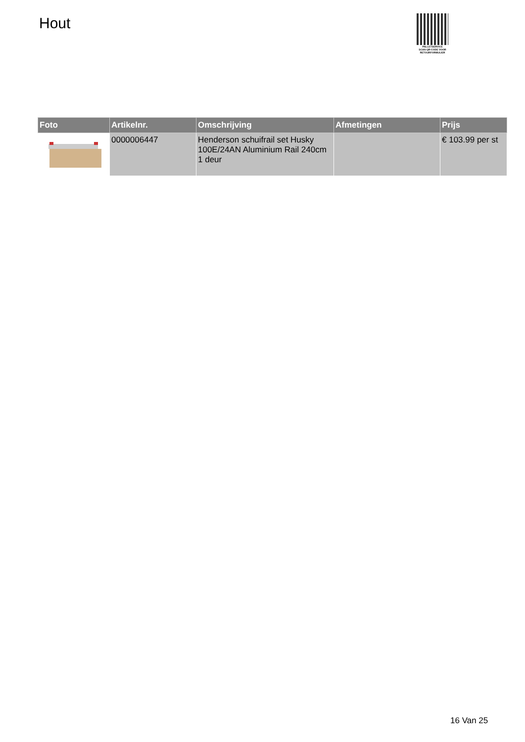Hout
PALLETSERVICE
SCAN QR-CODE VOOR
RETOURFORMULIER
| Foto | Artikelnr. | Omschrijving | Afmetingen | Prijs |
| --- | --- | --- | --- | --- |
| | 0000006447 | Henderson schuifrail set Husky 100E/24AN Aluminium Rail 240cm 1 deur | | € 103.99 per st |
16 Van 25